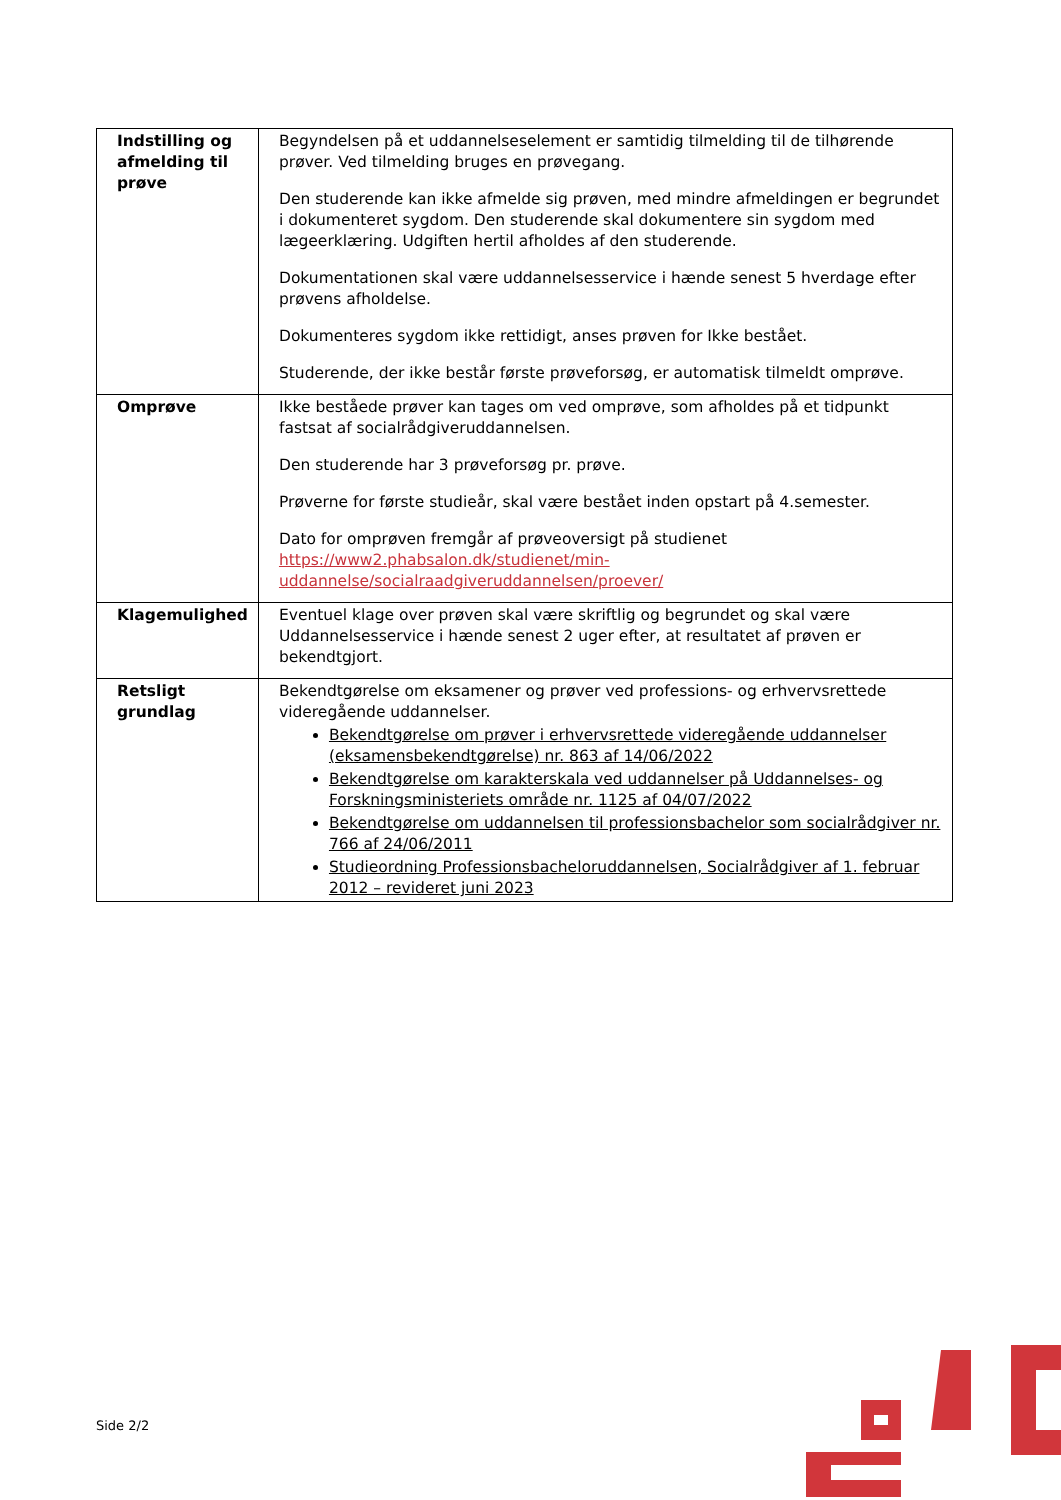| Indstilling og afmelding til prøve | Begyndelsen på et uddannelseselement er samtidig tilmelding til de tilhørende prøver. Ved tilmelding bruges en prøvegang. Den studerende kan ikke afmelde sig prøven, med mindre afmeldingen er begrundet i dokumenteret sygdom. Den studerende skal dokumentere sin sygdom med lægeerklæring. Udgiften hertil afholdes af den studerende. Dokumentationen skal være uddannelsesservice i hænde senest 5 hverdage efter prøvens afholdelse. Dokumenteres sygdom ikke rettidigt, anses prøven for Ikke bestået. Studerende, der ikke består første prøveforsøg, er automatisk tilmeldt omprøve. |
| Omprøve | Ikke beståede prøver kan tages om ved omprøve, som afholdes på et tidpunkt fastsat af socialrådgiveruddannelsen. Den studerende har 3 prøveforsøg pr. prøve. Prøverne for første studieår, skal være bestået inden opstart på 4.semester. Dato for omprøven fremgår af prøveoversigt på studienet https://www2.phabsalon.dk/studienet/min-uddannelse/socialraadgiveruddannelsen/proever/ |
| Klagemulighed | Eventuel klage over prøven skal være skriftlig og begrundet og skal være Uddannelsesservice i hænde senest 2 uger efter, at resultatet af prøven er bekendtgjort. |
| Retsligt grundlag | Bekendtgørelse om eksamener og prøver ved professions- og erhvervsrettede videregående uddannelser. Bekendtgørelse om prøver i erhvervsrettede videregående uddannelser (eksamensbekendtgørelse) nr. 863 af 14/06/2022 Bekendtgørelse om karakterskala ved uddannelser på Uddannelses- og Forskningsministeriets område nr. 1125 af 04/07/2022 Bekendtgørelse om uddannelsen til professionsbachelor som socialrådgiver nr. 766 af 24/06/2011 Studieordning Professionsbacheloruddannelsen, Socialrådgiver af 1. februar 2012 – revideret juni 2023 |
Side 2/2